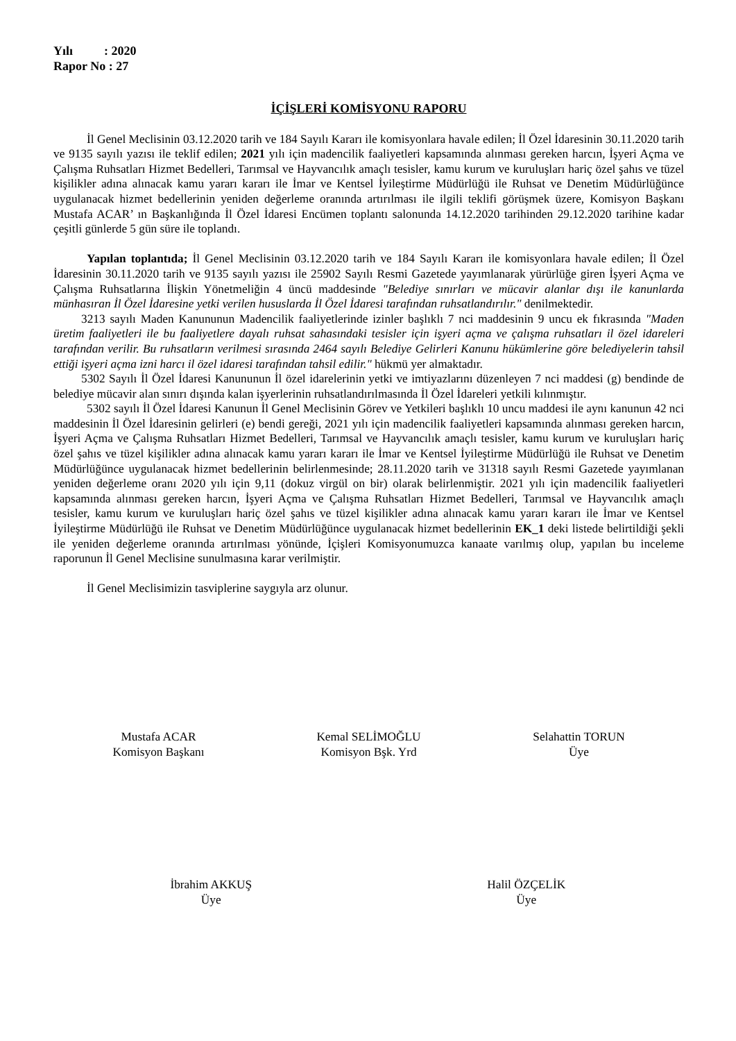Yılı : 2020
Rapor No : 27
İÇİŞLERİ KOMİSYONU RAPORU
İl Genel Meclisinin 03.12.2020 tarih ve 184 Sayılı Kararı ile komisyonlara havale edilen; İl Özel İdaresinin 30.11.2020 tarih ve 9135 sayılı yazısı ile teklif edilen; 2021 yılı için madencilik faaliyetleri kapsamında alınması gereken harcın, İşyeri Açma ve Çalışma Ruhsatları Hizmet Bedelleri, Tarımsal ve Hayvancılık amaçlı tesisler, kamu kurum ve kuruluşları hariç özel şahıs ve tüzel kişilikler adına alınacak kamu yararı kararı ile İmar ve Kentsel İyileştirme Müdürlüğü ile Ruhsat ve Denetim Müdürlüğünce uygulanacak hizmet bedellerinin yeniden değerleme oranında artırılması ile ilgili teklifi görüşmek üzere, Komisyon Başkanı Mustafa ACAR’ ın Başkanlığında İl Özel İdaresi Encümen toplantı salonunda 14.12.2020 tarihinden 29.12.2020 tarihine kadar çeşitli günlerde 5 gün süre ile toplandı.
Yapılan toplantıda; İl Genel Meclisinin 03.12.2020 tarih ve 184 Sayılı Kararı ile komisyonlara havale edilen; İl Özel İdaresinin 30.11.2020 tarih ve 9135 sayılı yazısı ile 25902 Sayılı Resmi Gazetede yayımlanarak yürürlüğe giren İşyeri Açma ve Çalışma Ruhsatlarına İlişkin Yönetmeliğin 4 üncü maddesinde "Belediye sınırları ve mücavir alanlar dışı ile kanunlarda münhasıran İl Özel İdaresine yetki verilen hususlarda İl Özel İdaresi tarafından ruhsatlandırılır." denilmektedir.
3213 sayılı Maden Kanununun Madencilik faaliyetlerinde izinler başlıklı 7 nci maddesinin 9 uncu ek fıkrasında "Maden üretim faaliyetleri ile bu faaliyetlere dayalı ruhsat sahasındaki tesisler için işyeri açma ve çalışma ruhsatları il özel idareleri tarafından verilir. Bu ruhsatların verilmesi sırasında 2464 sayılı Belediye Gelirleri Kanunu hükümlerine göre belediyelerin tahsil ettiği işyeri açma izni harcı il özel idaresi tarafından tahsil edilir." hükmü yer almaktadır.
5302 Sayılı İl Özel İdaresi Kanununun İl özel idarelerinin yetki ve imtiyazlarını düzenleyen 7 nci maddesi (g) bendinde de belediye mücavir alan sınırı dışında kalan işyerlerinin ruhsatlandırılmasında İl Özel İdareleri yetkili kılınmıştır.
5302 sayılı İl Özel İdaresi Kanunun İl Genel Meclisinin Görev ve Yetkileri başlıklı 10 uncu maddesi ile aynı kanunun 42 nci maddesinin İl Özel İdaresinin gelirleri (e) bendi gereği, 2021 yılı için madencilik faaliyetleri kapsamında alınması gereken harcın, İşyeri Açma ve Çalışma Ruhsatları Hizmet Bedelleri, Tarımsal ve Hayvancılık amaçlı tesisler, kamu kurum ve kuruluşları hariç özel şahıs ve tüzel kişilikler adına alınacak kamu yararı kararı ile İmar ve Kentsel İyileştirme Müdürlüğü ile Ruhsat ve Denetim Müdürlüğünce uygulanacak hizmet bedellerinin belirlenmesinde; 28.11.2020 tarih ve 31318 sayılı Resmi Gazetede yayımlanan yeniden değerleme oranı 2020 yılı için 9,11 (dokuz virgül on bir) olarak belirlenmiştir. 2021 yılı için madencilik faaliyetleri kapsamında alınması gereken harcın, İşyeri Açma ve Çalışma Ruhsatları Hizmet Bedelleri, Tarımsal ve Hayvancılık amaçlı tesisler, kamu kurum ve kuruluşları hariç özel şahıs ve tüzel kişilikler adına alınacak kamu yararı kararı ile İmar ve Kentsel İyileştirme Müdürlüğü ile Ruhsat ve Denetim Müdürlüğünce uygulanacak hizmet bedellerinin EK_1 deki listede belirtildiği şekli ile yeniden değerleme oranında artırılması yönünde, İçişleri Komisyonumuzca kanaate varılmış olup, yapılan bu inceleme raporunun İl Genel Meclisine sunulmasına karar verilmiştir.
İl Genel Meclisimizin tasviplerine saygıyla arz olunur.
Mustafa ACAR
Komisyon Başkanı
Kemal SELİMOĞLU
Komisyon Bşk. Yrd
Selahattin TORUN
Üye
İbrahim AKKUŞ
Üye
Halil ÖZÇELİK
Üye